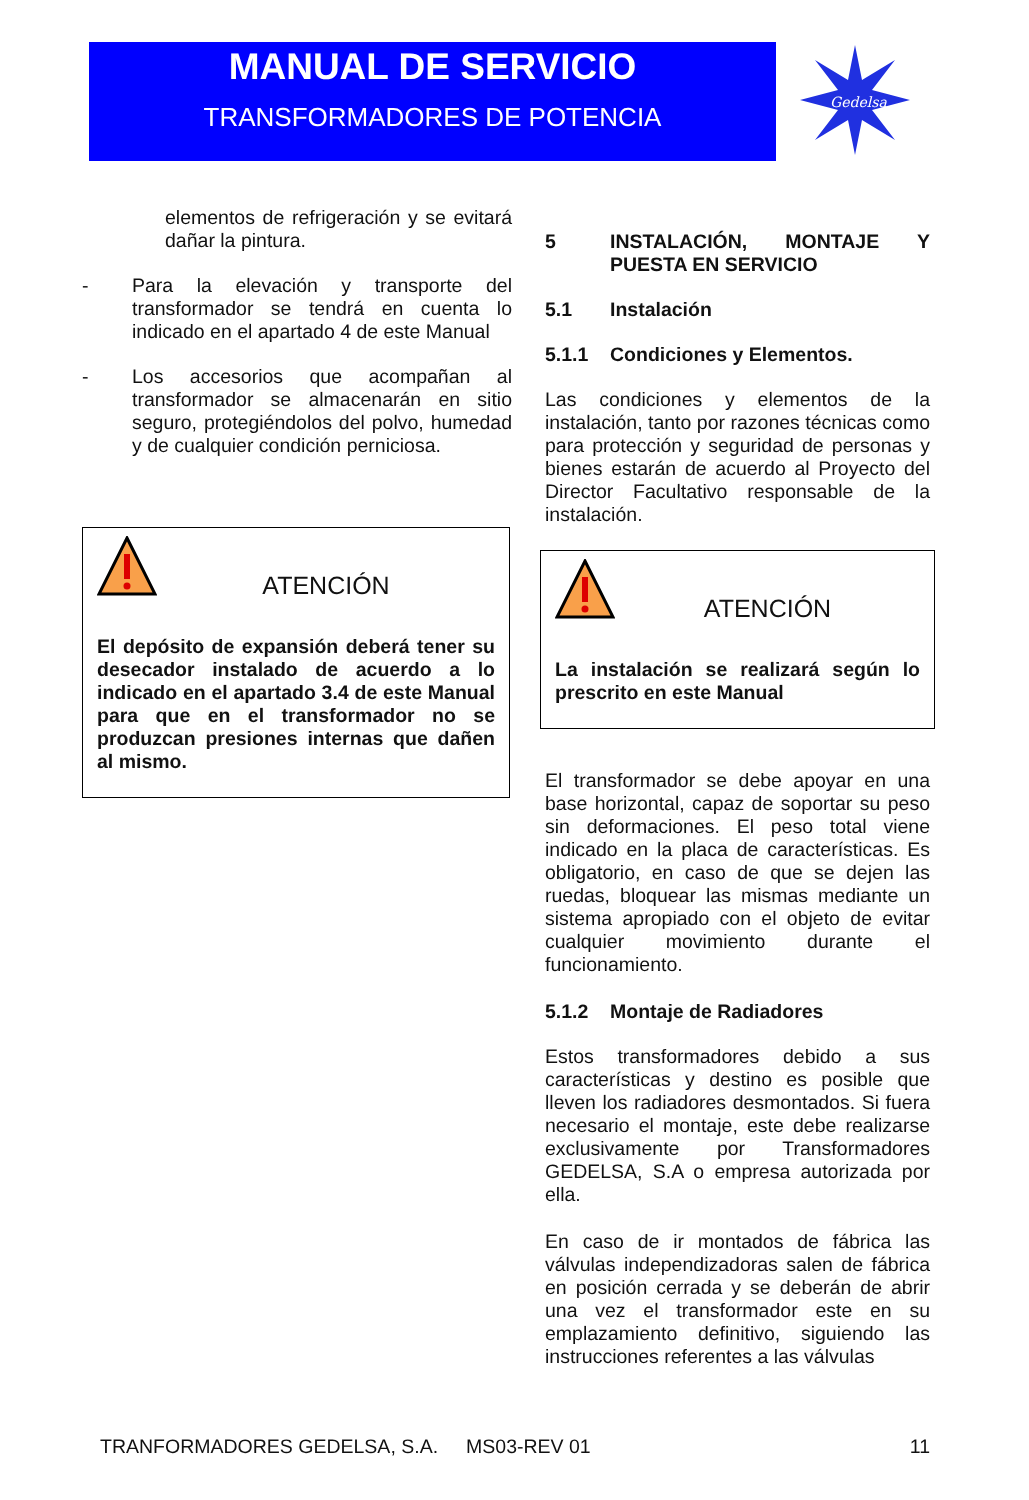MANUAL DE SERVICIO
TRANSFORMADORES DE POTENCIA
Gedelsa
elementos de refrigeración y se evitará dañar la pintura.
- Para la elevación y transporte del transformador se tendrá en cuenta lo indicado en el apartado 4 de este Manual
- Los accesorios que acompañan al transformador se almacenarán en sitio seguro, protegiéndolos del polvo, humedad y de cualquier condición perniciosa.
ATENCIÓN
El depósito de expansión deberá tener su desecador instalado de acuerdo a lo indicado en el apartado 3.4 de este Manual para que en el transformador no se produzcan presiones internas que dañen al mismo.
5 INSTALACIÓN, MONTAJE Y PUESTA EN SERVICIO
5.1 Instalación
5.1.1 Condiciones y Elementos.
Las condiciones y elementos de la instalación, tanto por razones técnicas como para protección y seguridad de personas y bienes estarán de acuerdo al Proyecto del Director Facultativo responsable de la instalación.
ATENCIÓN
La instalación se realizará según lo prescrito en este Manual
El transformador se debe apoyar en una base horizontal, capaz de soportar su peso sin deformaciones. El peso total viene indicado en la placa de características. Es obligatorio, en caso de que se dejen las ruedas, bloquear las mismas mediante un sistema apropiado con el objeto de evitar cualquier movimiento durante el funcionamiento.
5.1.2 Montaje de Radiadores
Estos transformadores debido a sus características y destino es posible que lleven los radiadores desmontados. Si fuera necesario el montaje, este debe realizarse exclusivamente por Transformadores GEDELSA, S.A o empresa autorizada por ella.
En caso de ir montados de fábrica las válvulas independizadoras salen de fábrica en posición cerrada y se deberán de abrir una vez el transformador este en su emplazamiento definitivo, siguiendo las instrucciones referentes a las válvulas
TRANFORMADORES GEDELSA, S.A. MS03-REV 01 11